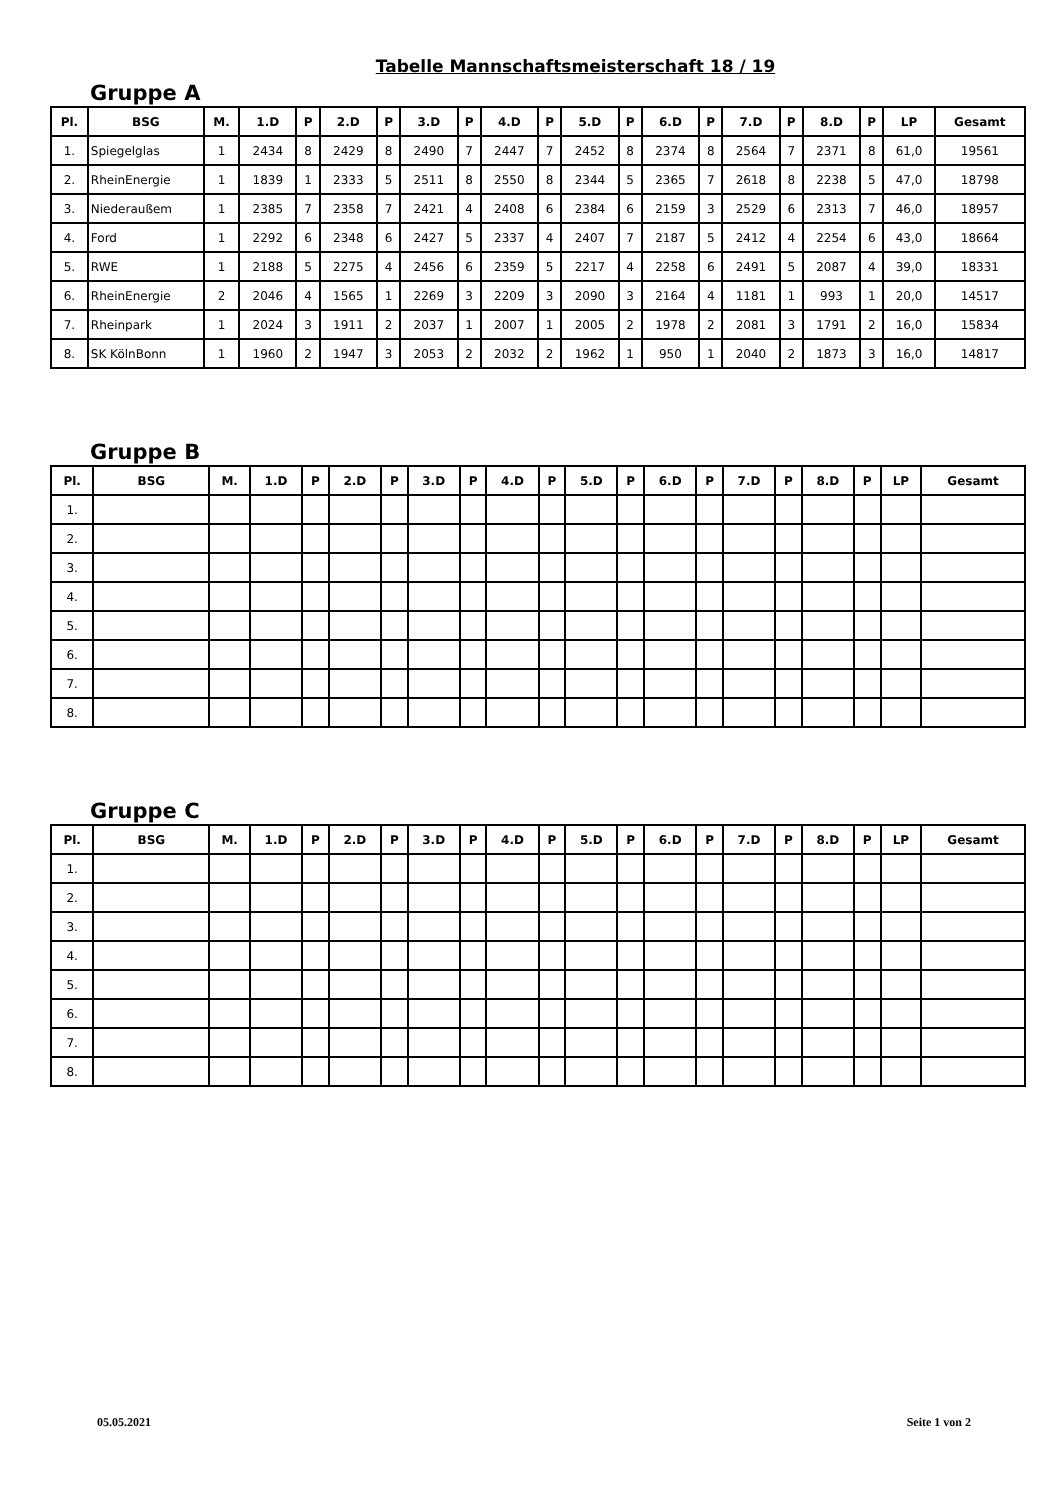Tabelle Mannschaftsmeisterschaft 18 / 19
Gruppe A
| Pl. | BSG | M. | 1.D | P | 2.D | P | 3.D | P | 4.D | P | 5.D | P | 6.D | P | 7.D | P | 8.D | P | LP | Gesamt |
| --- | --- | --- | --- | --- | --- | --- | --- | --- | --- | --- | --- | --- | --- | --- | --- | --- | --- | --- | --- | --- |
| 1. | Spiegelglas | 1 | 2434 | 8 | 2429 | 8 | 2490 | 7 | 2447 | 7 | 2452 | 8 | 2374 | 8 | 2564 | 7 | 2371 | 8 | 61,0 | 19561 |
| 2. | RheinEnergie | 1 | 1839 | 1 | 2333 | 5 | 2511 | 8 | 2550 | 8 | 2344 | 5 | 2365 | 7 | 2618 | 8 | 2238 | 5 | 47,0 | 18798 |
| 3. | Niederaußem | 1 | 2385 | 7 | 2358 | 7 | 2421 | 4 | 2408 | 6 | 2384 | 6 | 2159 | 3 | 2529 | 6 | 2313 | 7 | 46,0 | 18957 |
| 4. | Ford | 1 | 2292 | 6 | 2348 | 6 | 2427 | 5 | 2337 | 4 | 2407 | 7 | 2187 | 5 | 2412 | 4 | 2254 | 6 | 43,0 | 18664 |
| 5. | RWE | 1 | 2188 | 5 | 2275 | 4 | 2456 | 6 | 2359 | 5 | 2217 | 4 | 2258 | 6 | 2491 | 5 | 2087 | 4 | 39,0 | 18331 |
| 6. | RheinEnergie | 2 | 2046 | 4 | 1565 | 1 | 2269 | 3 | 2209 | 3 | 2090 | 3 | 2164 | 4 | 1181 | 1 | 993 | 1 | 20,0 | 14517 |
| 7. | Rheinpark | 1 | 2024 | 3 | 1911 | 2 | 2037 | 1 | 2007 | 1 | 2005 | 2 | 1978 | 2 | 2081 | 3 | 1791 | 2 | 16,0 | 15834 |
| 8. | SK KölnBonn | 1 | 1960 | 2 | 1947 | 3 | 2053 | 2 | 2032 | 2 | 1962 | 1 | 950 | 1 | 2040 | 2 | 1873 | 3 | 16,0 | 14817 |
Gruppe B
| Pl. | BSG | M. | 1.D | P | 2.D | P | 3.D | P | 4.D | P | 5.D | P | 6.D | P | 7.D | P | 8.D | P | LP | Gesamt |
| --- | --- | --- | --- | --- | --- | --- | --- | --- | --- | --- | --- | --- | --- | --- | --- | --- | --- | --- | --- | --- |
| 1. | | | | | | | | | | | | | | | | | | | | |
| 2. | | | | | | | | | | | | | | | | | | | | |
| 3. | | | | | | | | | | | | | | | | | | | | |
| 4. | | | | | | | | | | | | | | | | | | | | |
| 5. | | | | | | | | | | | | | | | | | | | | |
| 6. | | | | | | | | | | | | | | | | | | | | |
| 7. | | | | | | | | | | | | | | | | | | | | |
| 8. | | | | | | | | | | | | | | | | | | | | |
Gruppe C
| Pl. | BSG | M. | 1.D | P | 2.D | P | 3.D | P | 4.D | P | 5.D | P | 6.D | P | 7.D | P | 8.D | P | LP | Gesamt |
| --- | --- | --- | --- | --- | --- | --- | --- | --- | --- | --- | --- | --- | --- | --- | --- | --- | --- | --- | --- | --- |
| 1. | | | | | | | | | | | | | | | | | | | | |
| 2. | | | | | | | | | | | | | | | | | | | | |
| 3. | | | | | | | | | | | | | | | | | | | | |
| 4. | | | | | | | | | | | | | | | | | | | | |
| 5. | | | | | | | | | | | | | | | | | | | | |
| 6. | | | | | | | | | | | | | | | | | | | | |
| 7. | | | | | | | | | | | | | | | | | | | | |
| 8. | | | | | | | | | | | | | | | | | | | | |
05.05.2021 Seite 1 von 2